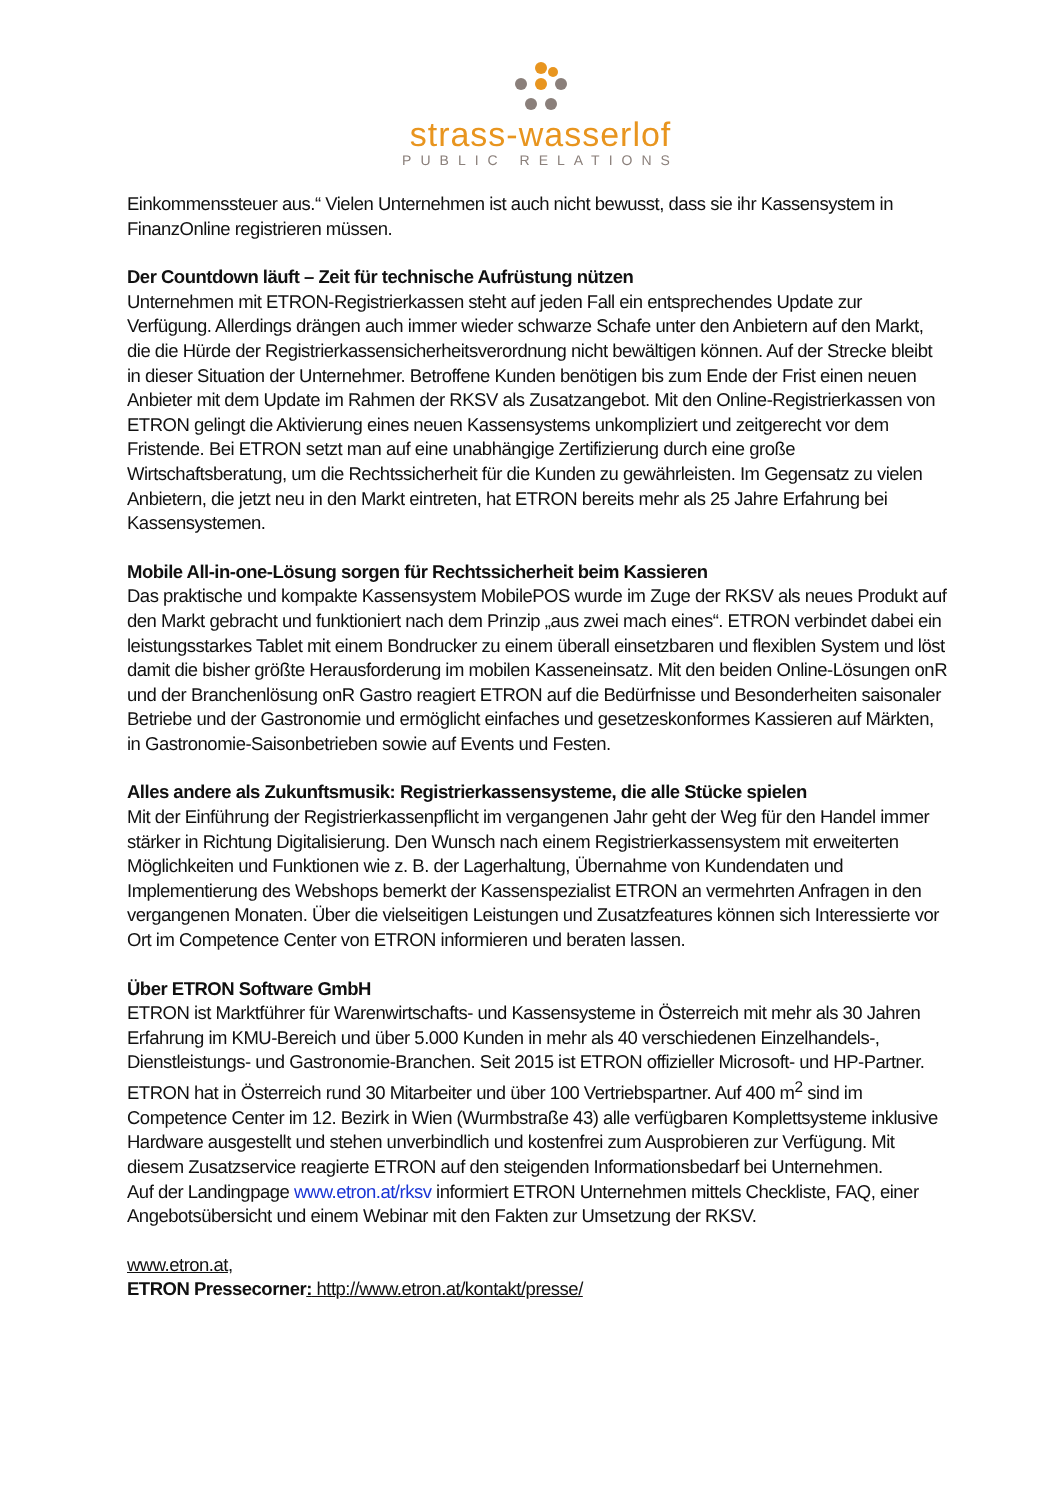strass-wasserlof
PUBLIC RELATIONS
Einkommenssteuer aus.“ Vielen Unternehmen ist auch nicht bewusst, dass sie ihr Kassensystem in FinanzOnline registrieren müssen.
Der Countdown läuft – Zeit für technische Aufrüstung nützen
Unternehmen mit ETRON-Registrierkassen steht auf jeden Fall ein entsprechendes Update zur Verfügung. Allerdings drängen auch immer wieder schwarze Schafe unter den Anbietern auf den Markt, die die Hürde der Registrierkassensicherheitsverordnung nicht bewältigen können. Auf der Strecke bleibt in dieser Situation der Unternehmer. Betroffene Kunden benötigen bis zum Ende der Frist einen neuen Anbieter mit dem Update im Rahmen der RKSV als Zusatzangebot. Mit den Online-Registrierkassen von ETRON gelingt die Aktivierung eines neuen Kassensystems unkompliziert und zeitgerecht vor dem Fristende. Bei ETRON setzt man auf eine unabhängige Zertifizierung durch eine große Wirtschaftsberatung, um die Rechtssicherheit für die Kunden zu gewährleisten. Im Gegensatz zu vielen Anbietern, die jetzt neu in den Markt eintreten, hat ETRON bereits mehr als 25 Jahre Erfahrung bei Kassensystemen.
Mobile All-in-one-Lösung sorgen für Rechtssicherheit beim Kassieren
Das praktische und kompakte Kassensystem MobilePOS wurde im Zuge der RKSV als neues Produkt auf den Markt gebracht und funktioniert nach dem Prinzip „aus zwei mach eines“. ETRON verbindet dabei ein leistungsstarkes Tablet mit einem Bondrucker zu einem überall einsetzbaren und flexiblen System und löst damit die bisher größte Herausforderung im mobilen Kasseneinsatz. Mit den beiden Online-Lösungen onR und der Branchenlösung onR Gastro reagiert ETRON auf die Bedürfnisse und Besonderheiten saisonaler Betriebe und der Gastronomie und ermöglicht einfaches und gesetzeskonformes Kassieren auf Märkten, in Gastronomie-Saisonbetrieben sowie auf Events und Festen.
Alles andere als Zukunftsmusik: Registrierkassensysteme, die alle Stücke spielen
Mit der Einführung der Registrierkassenpflicht im vergangenen Jahr geht der Weg für den Handel immer stärker in Richtung Digitalisierung. Den Wunsch nach einem Registrierkassensystem mit erweiterten Möglichkeiten und Funktionen wie z. B. der Lagerhaltung, Übernahme von Kundendaten und Implementierung des Webshops bemerkt der Kassenspezialist ETRON an vermehrten Anfragen in den vergangenen Monaten. Über die vielseitigen Leistungen und Zusatzfeatures können sich Interessierte vor Ort im Competence Center von ETRON informieren und beraten lassen.
Über ETRON Software GmbH
ETRON ist Marktführer für Warenwirtschafts- und Kassensysteme in Österreich mit mehr als 30 Jahren Erfahrung im KMU-Bereich und über 5.000 Kunden in mehr als 40 verschiedenen Einzelhandels-, Dienstleistungs- und Gastronomie-Branchen. Seit 2015 ist ETRON offizieller Microsoft- und HP-Partner. ETRON hat in Österreich rund 30 Mitarbeiter und über 100 Vertriebspartner. Auf 400 m<sup>2</sup> sind im Competence Center im 12. Bezirk in Wien (Wurmbstraße 43) alle verfügbaren Komplettsysteme inklusive Hardware ausgestellt und stehen unverbindlich und kostenfrei zum Ausprobieren zur Verfügung. Mit diesem Zusatzservice reagierte ETRON auf den steigenden Informationsbedarf bei Unternehmen.
Auf der Landingpage www.etron.at/rksv informiert ETRON Unternehmen mittels Checkliste, FAQ, einer Angebotsübersicht und einem Webinar mit den Fakten zur Umsetzung der RKSV.
www.etron.at,
ETRON Pressecorner: http://www.etron.at/kontakt/presse/